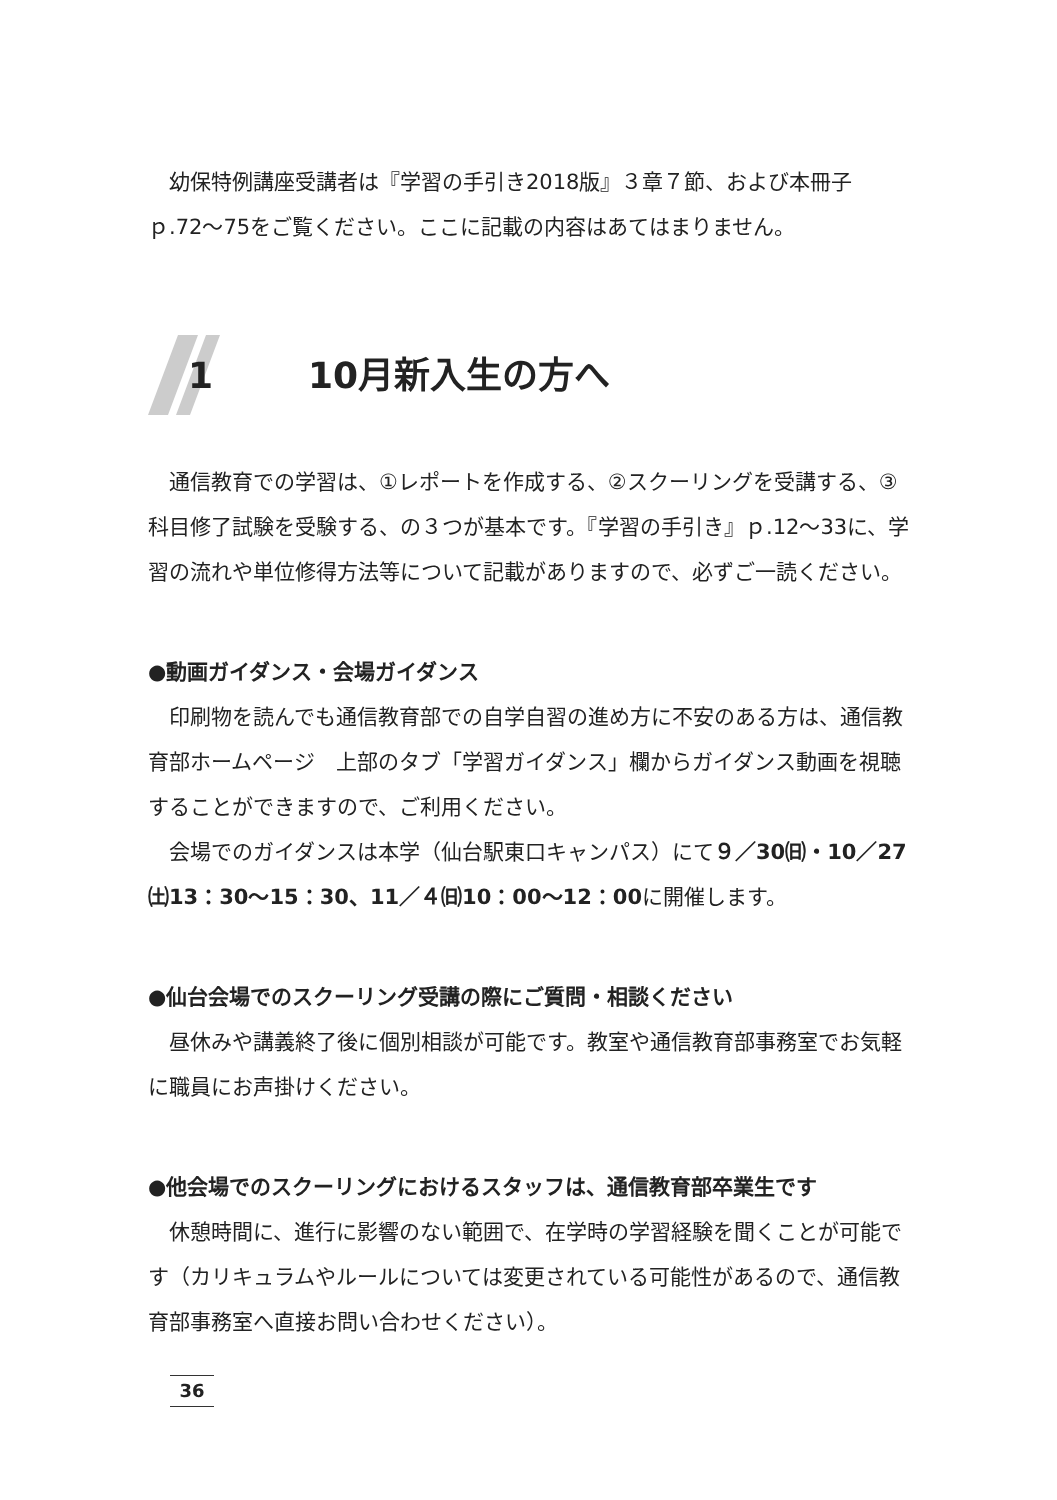幼保特例講座受講者は『学習の手引き2018版』３章７節、および本冊子ｐ.72〜75をご覧ください。ここに記載の内容はあてはまりません。
1 10月新入生の方へ
通信教育での学習は、①レポートを作成する、②スクーリングを受講する、③科目修了試験を受験する、の３つが基本です。『学習の手引き』ｐ.12〜33に、学習の流れや単位修得方法等について記載がありますので、必ずご一読ください。
●動画ガイダンス・会場ガイダンス
印刷物を読んでも通信教育部での自学自習の進め方に不安のある方は、通信教育部ホームページ　上部のタブ「学習ガイダンス」欄からガイダンス動画を視聴することができますので、ご利用ください。
会場でのガイダンスは本学（仙台駅東口キャンパス）にて９／30㈰・10／27㈯13：30〜15：30、11／４㈰10：00〜12：00に開催します。
●仙台会場でのスクーリング受講の際にご質問・相談ください
昼休みや講義終了後に個別相談が可能です。教室や通信教育部事務室でお気軽に職員にお声掛けください。
●他会場でのスクーリングにおけるスタッフは、通信教育部卒業生です
休憩時間に、進行に影響のない範囲で、在学時の学習経験を聞くことが可能です（カリキュラムやルールについては変更されている可能性があるので、通信教育部事務室へ直接お問い合わせください）。
36